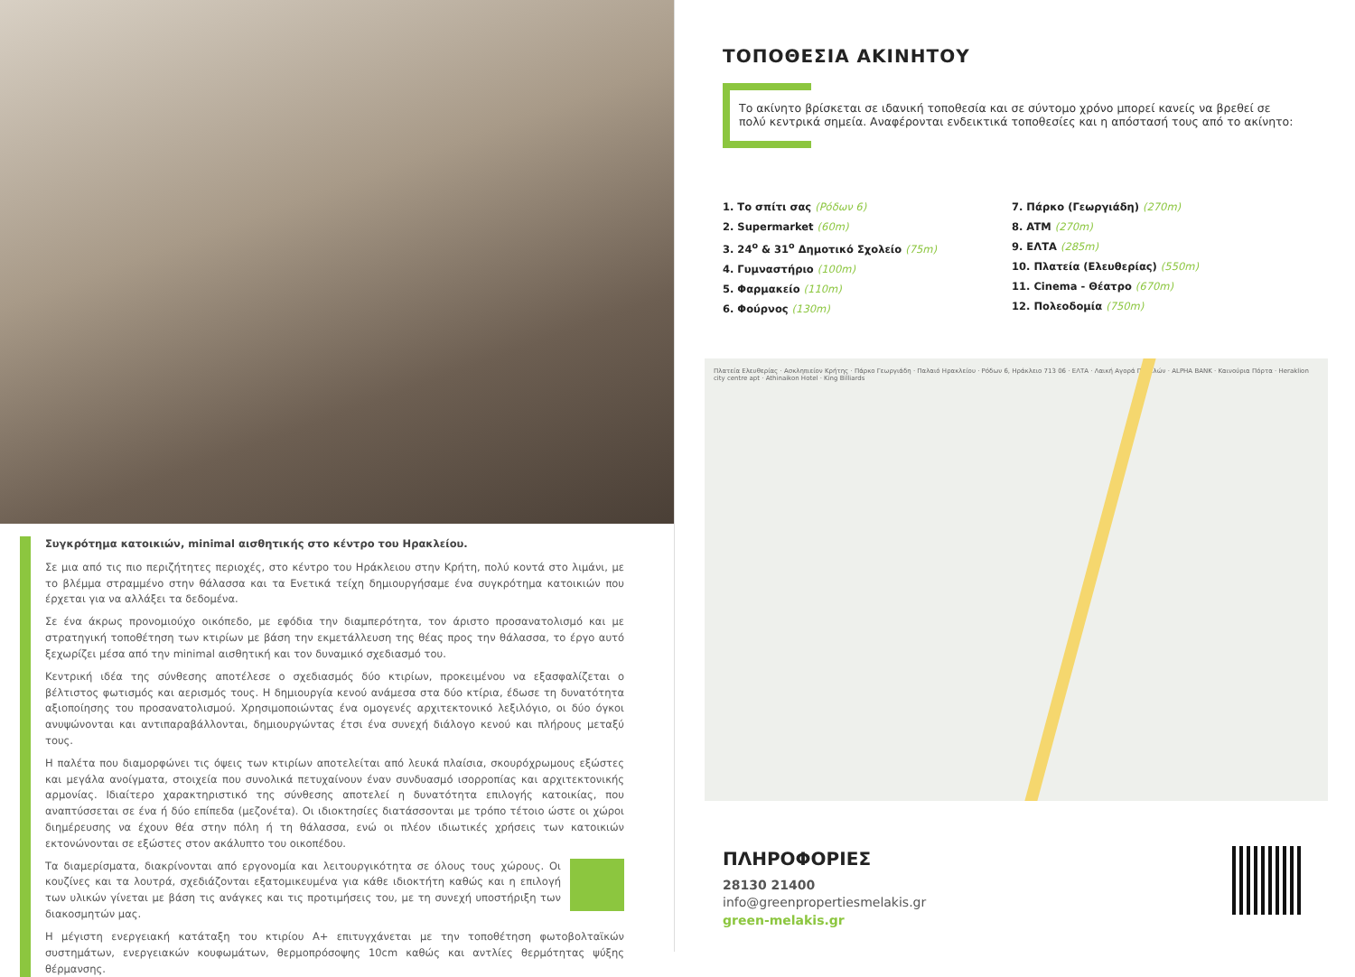Συγκρότημα κατοικιών, minimal αισθητικής στο κέντρο του Ηρακλείου.
Σε μια από τις πιο περιζήτητες περιοχές, στο κέντρο του Ηράκλειου στην Κρήτη, πολύ κοντά στο λιμάνι, με το βλέμμα στραμμένο στην θάλασσα και τα Ενετικά τείχη δημιουργήσαμε ένα συγκρότημα κατοικιών που έρχεται για να αλλάξει τα δεδομένα.
Σε ένα άκρως προνομιούχο οικόπεδο, με εφόδια την διαμπερότητα, τον άριστο προσανατολισμό και με στρατηγική τοποθέτηση των κτιρίων με βάση την εκμετάλλευση της θέας προς την θάλασσα, το έργο αυτό ξεχωρίζει μέσα από την minimal αισθητική και τον δυναμικό σχεδιασμό του.
Κεντρική ιδέα της σύνθεσης αποτέλεσε ο σχεδιασμός δύο κτιρίων, προκειμένου να εξασφαλίζεται ο βέλτιστος φωτισμός και αερισμός τους. Η δημιουργία κενού ανάμεσα στα δύο κτίρια, έδωσε τη δυνατότητα αξιοποίησης του προσανατολισμού. Χρησιμοποιώντας ένα ομογενές αρχιτεκτονικό λεξιλόγιο, οι δύο όγκοι ανυψώνονται και αντιπαραβάλλονται, δημιουργώντας έτσι ένα συνεχή διάλογο κενού και πλήρους μεταξύ τους.
Η παλέτα που διαμορφώνει τις όψεις των κτιρίων αποτελείται από λευκά πλαίσια, σκουρόχρωμους εξώστες και μεγάλα ανοίγματα, στοιχεία που συνολικά πετυχαίνουν έναν συνδυασμό ισορροπίας και αρχιτεκτονικής αρμονίας. Ιδιαίτερο χαρακτηριστικό της σύνθεσης αποτελεί η δυνατότητα επιλογής κατοικίας, που αναπτύσσεται σε ένα ή δύο επίπεδα (μεζονέτα). Οι ιδιοκτησίες διατάσσονται με τρόπο τέτοιο ώστε οι χώροι διημέρευσης να έχουν θέα στην πόλη ή τη θάλασσα, ενώ οι πλέον ιδιωτικές χρήσεις των κατοικιών εκτονώνονται σε εξώστες στον ακάλυπτο του οικοπέδου.
Τα διαμερίσματα, διακρίνονται από εργονομία και λειτουργικότητα σε όλους τους χώρους. Οι κουζίνες και τα λουτρά, σχεδιάζονται εξατομικευμένα για κάθε ιδιοκτήτη καθώς και η επιλογή των υλικών γίνεται με βάση τις ανάγκες και τις προτιμήσεις του, με τη συνεχή υποστήριξη των διακοσμητών μας.
Η μέγιστη ενεργειακή κατάταξη του κτιρίου Α+ επιτυγχάνεται με την τοποθέτηση φωτοβολταϊκών συστημάτων, ενεργειακών κουφωμάτων, θερμοπρόσοψης 10cm καθώς και αντλίες θερμότητας ψύξης θέρμανσης.
ΤΟΠΟΘΕΣΙΑ ΑΚΙΝΗΤΟΥ
Το ακίνητο βρίσκεται σε ιδανική τοποθεσία και σε σύντομο χρόνο μπορεί κανείς να βρεθεί σε πολύ κεντρικά σημεία. Αναφέρονται ενδεικτικά τοποθεσίες και η απόστασή τους από το ακίνητο:
1. Το σπίτι σας (Ρόδων 6)
2. Supermarket (60m)
3. 24<sup>ο</sup> & 31<sup>ο</sup> Δημοτικό Σχολείο (75m)
4. Γυμναστήριο (100m)
5. Φαρμακείο (110m)
6. Φούρνος (130m)
7. Πάρκο (Γεωργιάδη) (270m)
8. ATM (270m)
9. ΕΛΤΑ (285m)
10. Πλατεία (Ελευθερίας) (550m)
11. Cinema - Θέατρο (670m)
12. Πολεοδομία (750m)
Πλατεία Ελευθερίας · Ασκληπιείον Κρήτης · Πάρκο Γεωργιάδη · Παλαιό Ηρακλείου · Ρόδων 6, Ηράκλειο 713 06 · ΕΛΤΑ · Λαική Αγορά Πατελών · ALPHA BANK · Καινούρια Πόρτα · Heraklion city centre apt · Athinaikon Hotel · King Billiards
ΠΛΗΡΟΦΟΡΙΕΣ
28130 21400
info@greenpropertiesmelakis.gr
green-melakis.gr